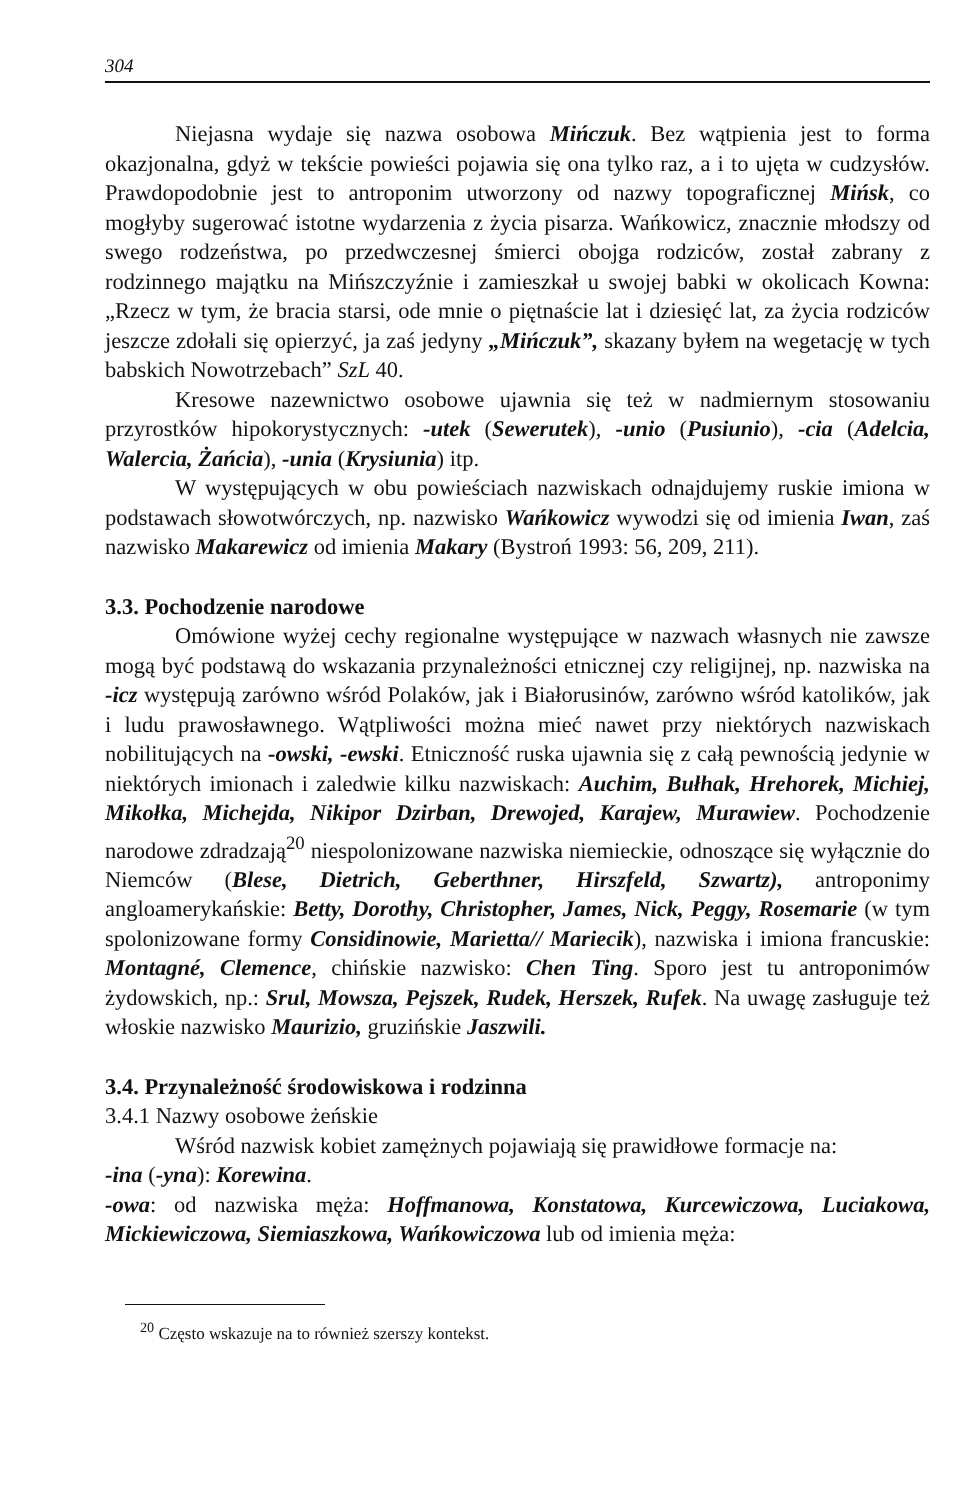304
Niejasna wydaje się nazwa osobowa Mińczuk. Bez wątpienia jest to forma okazjonalna, gdyż w tekście powieści pojawia się ona tylko raz, a i to ujęta w cudzysłów. Prawdopodobnie jest to antroponim utworzony od nazwy topograficznej Mińsk, co mogłyby sugerować istotne wydarzenia z życia pisarza. Wańkowicz, znacznie młodszy od swego rodzeństwa, po przedwczesnej śmierci obojga rodziców, został zabrany z rodzinnego majątku na Mińszczyźnie i zamieszkał u swojej babki w okolicach Kowna: „Rzecz w tym, że bracia starsi, ode mnie o piętnaście lat i dziesięć lat, za życia rodziców jeszcze zdołali się opierzyć, ja zaś jedyny „Mińczuk”, skazany byłem na wegetację w tych babskich Nowotrzebach” SzL 40.
Kresowe nazewnictwo osobowe ujawnia się też w nadmiernym stosowaniu przyrostków hipokorystycznych: -utek (Sewerutek), -unio (Pusiunio), -cia (Adelcia, Walercia, Żańcia), -unia (Krysiunia) itp.
W występujących w obu powieściach nazwiskach odnajdujemy ruskie imiona w podstawach słowotwórczych, np. nazwisko Wańkowicz wywodzi się od imienia Iwan, zaś nazwisko Makarewicz od imienia Makary (Bystroń 1993: 56, 209, 211).
3.3. Pochodzenie narodowe
Omówione wyżej cechy regionalne występujące w nazwach własnych nie zawsze mogą być podstawą do wskazania przynależności etnicznej czy religijnej, np. nazwiska na -icz występują zarówno wśród Polaków, jak i Białorusinów, zarówno wśród katolików, jak i ludu prawosławnego. Wątpliwości można mieć nawet przy niektórych nazwiskach nobilitujących na -owski, -ewski. Etniczność ruska ujawnia się z całą pewnością jedynie w niektórych imionach i zaledwie kilku nazwiskach: Auchim, Bułhak, Hrehorek, Michiej, Mikołka, Michejda, Nikipor Dzirban, Drewojed, Karajew, Murawiew. Pochodzenie narodowe zdradzają<sup>20</sup> niespolonizowane nazwiska niemieckie, odnoszące się wyłącznie do Niemców (Blese, Dietrich, Geberthner, Hirszfeld, Szwartz), antroponimy angloamerykańskie: Betty, Dorothy, Christopher, James, Nick, Peggy, Rosemarie (w tym spolonizowane formy Considinowie, Marietta// Mariecik), nazwiska i imiona francuskie: Montagné, Clemence, chińskie nazwisko: Chen Ting. Sporo jest tu antroponimów żydowskich, np.: Srul, Mowsza, Pejszek, Rudek, Herszek, Rufek. Na uwagę zasługuje też włoskie nazwisko Maurizio, gruzińskie Jaszwili.
3.4. Przynależność środowiskowa i rodzinna
3.4.1 Nazwy osobowe żeńskie
Wśród nazwisk kobiet zamężnych pojawiają się prawidłowe formacje na:
-ina (-yna): Korewina.
-owa: od nazwiska męża: Hoffmanowa, Konstatowa, Kurcewiczowa, Luciakowa, Mickiewiczowa, Siemiaszkowa, Wańkowiczowa lub od imienia męża:
<sup>20</sup> Często wskazuje na to również szerszy kontekst.